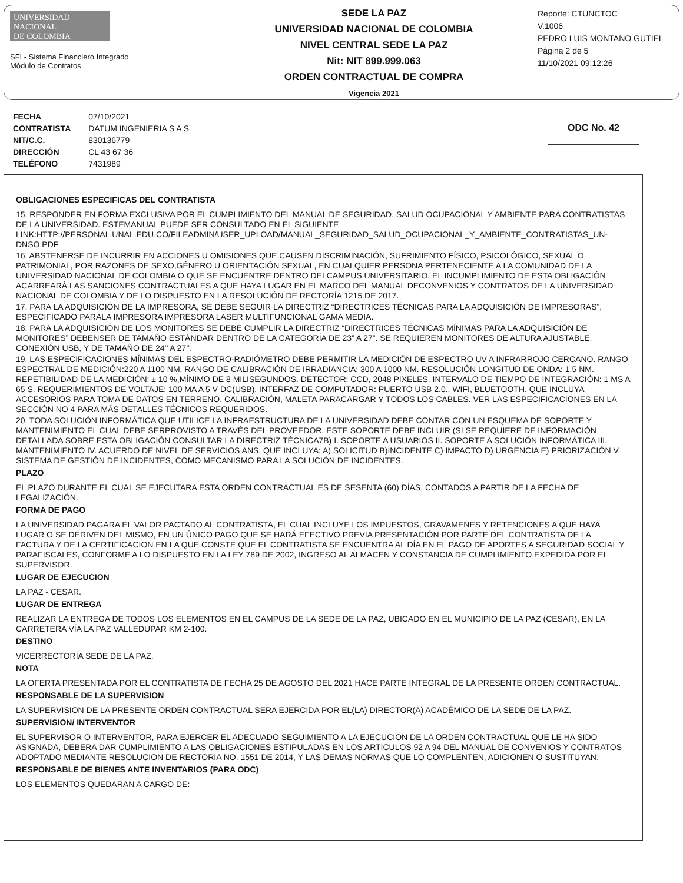UNIVERSIDAD
NACIONAL
DE COLOMBIA
SFI - Sistema Financiero Integrado
Módulo de Contratos
SEDE LA PAZ
UNIVERSIDAD NACIONAL DE COLOMBIA
NIVEL CENTRAL SEDE LA PAZ
Nit: NIT 899.999.063
ORDEN CONTRACTUAL DE COMPRA
Vigencia 2021
Reporte: CTUNCTOC
V.1006
PEDRO LUIS MONTANO GUTIEI
Página 2 de 5
11/10/2021 09:12:26
| FECHA | 07/10/2021 |
| CONTRATISTA | DATUM INGENIERIA S A S |
| NIT/C.C. | 830136779 |
| DIRECCIÓN | CL 43 67 36 |
| TELÉFONO | 7431989 |
ODC No. 42
OBLIGACIONES ESPECIFICAS DEL CONTRATISTA
15. RESPONDER EN FORMA EXCLUSIVA POR EL CUMPLIMIENTO DEL MANUAL DE SEGURIDAD, SALUD OCUPACIONAL Y AMBIENTE PARA CONTRATISTAS DE LA UNIVERSIDAD. ESTEMANUAL PUEDE SER CONSULTADO EN EL SIGUIENTE LINK:HTTP://PERSONAL.UNAL.EDU.CO/FILEADMIN/USER_UPLOAD/MANUAL_SEGURIDAD_SALUD_OCUPACIONAL_Y_AMBIENTE_CONTRATISTAS_UN-DNSO.PDF
16. ABSTENERSE DE INCURRIR EN ACCIONES U OMISIONES QUE CAUSEN DISCRIMINACIÓN, SUFRIMIENTO FÍSICO, PSICOLÓGICO, SEXUAL O PATRIMONIAL, POR RAZONES DE SEXO,GÉNERO U ORIENTACIÓN SEXUAL, EN CUALQUIER PERSONA PERTENECIENTE A LA COMUNIDAD DE LA UNIVERSIDAD NACIONAL DE COLOMBIA O QUE SE ENCUENTRE DENTRO DELCAMPUS UNIVERSITARIO. EL INCUMPLIMIENTO DE ESTA OBLIGACIÓN ACARREARÁ LAS SANCIONES CONTRACTUALES A QUE HAYA LUGAR EN EL MARCO DEL MANUAL DECONVENIOS Y CONTRATOS DE LA UNIVERSIDAD NACIONAL DE COLOMBIA Y DE LO DISPUESTO EN LA RESOLUCIÓN DE RECTORÍA 1215 DE 2017.
17. PARA LA ADQUISICIÓN DE LA IMPRESORA, SE DEBE SEGUIR LA DIRECTRIZ “DIRECTRICES TÉCNICAS PARA LA ADQUISICIÓN DE IMPRESORAS”, ESPECIFICADO PARALA IMPRESORA IMPRESORA LASER MULTIFUNCIONAL GAMA MEDIA.
18. PARA LA ADQUISICIÓN DE LOS MONITORES SE DEBE CUMPLIR LA DIRECTRIZ “DIRECTRICES TÉCNICAS MÍNIMAS PARA LA ADQUISICIÓN DE MONITORES” DEBENSER DE TAMAÑO ESTÁNDAR DENTRO DE LA CATEGORÍA DE 23” A 27”. SE REQUIEREN MONITORES DE ALTURA AJUSTABLE, CONEXIÓN USB, Y DE TAMAÑO DE 24’’ A 27’’.
19. LAS ESPECIFICACIONES MÍNIMAS DEL ESPECTRO-RADIÓMETRO DEBE PERMITIR LA MEDICIÓN DE ESPECTRO UV A INFRARROJO CERCANO. RANGO ESPECTRAL DE MEDICIÓN:220 A 1100 NM. RANGO DE CALIBRACIÓN DE IRRADIANCIA: 300 A 1000 NM. RESOLUCIÓN LONGITUD DE ONDA: 1.5 NM. REPETIBILIDAD DE LA MEDICIÓN: ± 10 %,MÍNIMO DE 8 MILISEGUNDOS. DETECTOR: CCD, 2048 PIXELES. INTERVALO DE TIEMPO DE INTEGRACIÓN: 1 MS A 65 S. REQUERIMIENTOS DE VOLTAJE: 100 MA A 5 V DC(USB). INTERFAZ DE COMPUTADOR: PUERTO USB 2.0., WIFI, BLUETOOTH. QUE INCLUYA ACCESORIOS PARA TOMA DE DATOS EN TERRENO, CALIBRACIÓN, MALETA PARACARGAR Y TODOS LOS CABLES. VER LAS ESPECIFICACIONES EN LA SECCIÓN NO 4 PARA MÁS DETALLES TÉCNICOS REQUERIDOS.
20. TODA SOLUCIÓN INFORMÁTICA QUE UTILICE LA INFRAESTRUCTURA DE LA UNIVERSIDAD DEBE CONTAR CON UN ESQUEMA DE SOPORTE Y MANTENIMIENTO EL CUAL DEBE SERPROVISTO A TRAVÉS DEL PROVEEDOR. ESTE SOPORTE DEBE INCLUIR (SI SE REQUIERE DE INFORMACIÓN DETALLADA SOBRE ESTA OBLIGACIÓN CONSULTAR LA DIRECTRIZ TÉCNICA7B) I. SOPORTE A USUARIOS II. SOPORTE A SOLUCIÓN INFORMÁTICA III. MANTENIMIENTO IV. ACUERDO DE NIVEL DE SERVICIOS ANS, QUE INCLUYA: A) SOLICITUD B)INCIDENTE C) IMPACTO D) URGENCIA E) PRIORIZACIÓN V. SISTEMA DE GESTIÓN DE INCIDENTES, COMO MECANISMO PARA LA SOLUCIÓN DE INCIDENTES.
PLAZO
EL PLAZO DURANTE EL CUAL SE EJECUTARA ESTA ORDEN CONTRACTUAL ES DE SESENTA (60) DÍAS, CONTADOS A PARTIR DE LA FECHA DE LEGALIZACIÓN.
FORMA DE PAGO
LA UNIVERSIDAD PAGARA EL VALOR PACTADO AL CONTRATISTA, EL CUAL INCLUYE LOS IMPUESTOS, GRAVAMENES Y RETENCIONES A QUE HAYA LUGAR O SE DERIVEN DEL MISMO, EN UN ÚNICO PAGO QUE SE HARÁ EFECTIVO PREVIA PRESENTACIÓN POR PARTE DEL CONTRATISTA DE LA FACTURA Y DE LA CERTIFICACION EN LA QUE CONSTE QUE EL CONTRATISTA SE ENCUENTRA AL DÍA EN EL PAGO DE APORTES A SEGURIDAD SOCIAL Y PARAFISCALES, CONFORME A LO DISPUESTO EN LA LEY 789 DE 2002, INGRESO AL ALMACEN Y CONSTANCIA DE CUMPLIMIENTO EXPEDIDA POR EL SUPERVISOR.
LUGAR DE EJECUCION
LA PAZ - CESAR.
LUGAR DE ENTREGA
REALIZAR LA ENTREGA DE TODOS LOS ELEMENTOS EN EL CAMPUS DE LA SEDE DE LA PAZ, UBICADO EN EL MUNICIPIO DE LA PAZ (CESAR), EN LA CARRETERA VÍA LA PAZ VALLEDUPAR KM 2-100.
DESTINO
VICERRECTORÍA SEDE DE LA PAZ.
NOTA
LA OFERTA PRESENTADA POR EL CONTRATISTA DE FECHA 25 DE AGOSTO DEL 2021 HACE PARTE INTEGRAL DE LA PRESENTE ORDEN CONTRACTUAL.
RESPONSABLE DE LA SUPERVISION
LA SUPERVISION DE LA PRESENTE ORDEN CONTRACTUAL SERA EJERCIDA POR EL(LA) DIRECTOR(A) ACADÉMICO DE LA SEDE DE LA PAZ.
SUPERVISION/ INTERVENTOR
EL SUPERVISOR O INTERVENTOR, PARA EJERCER EL ADECUADO SEGUIMIENTO A LA EJECUCION DE LA ORDEN CONTRACTUAL QUE LE HA SIDO ASIGNADA, DEBERA DAR CUMPLIMIENTO A LAS OBLIGACIONES ESTIPULADAS EN LOS ARTICULOS 92 A 94 DEL MANUAL DE CONVENIOS Y CONTRATOS ADOPTADO MEDIANTE RESOLUCION DE RECTORIA NO. 1551 DE 2014, Y LAS DEMAS NORMAS QUE LO COMPLENTEN, ADICIONEN O SUSTITUYAN.
RESPONSABLE DE BIENES ANTE INVENTARIOS (PARA ODC)
LOS ELEMENTOS QUEDARAN A CARGO DE: